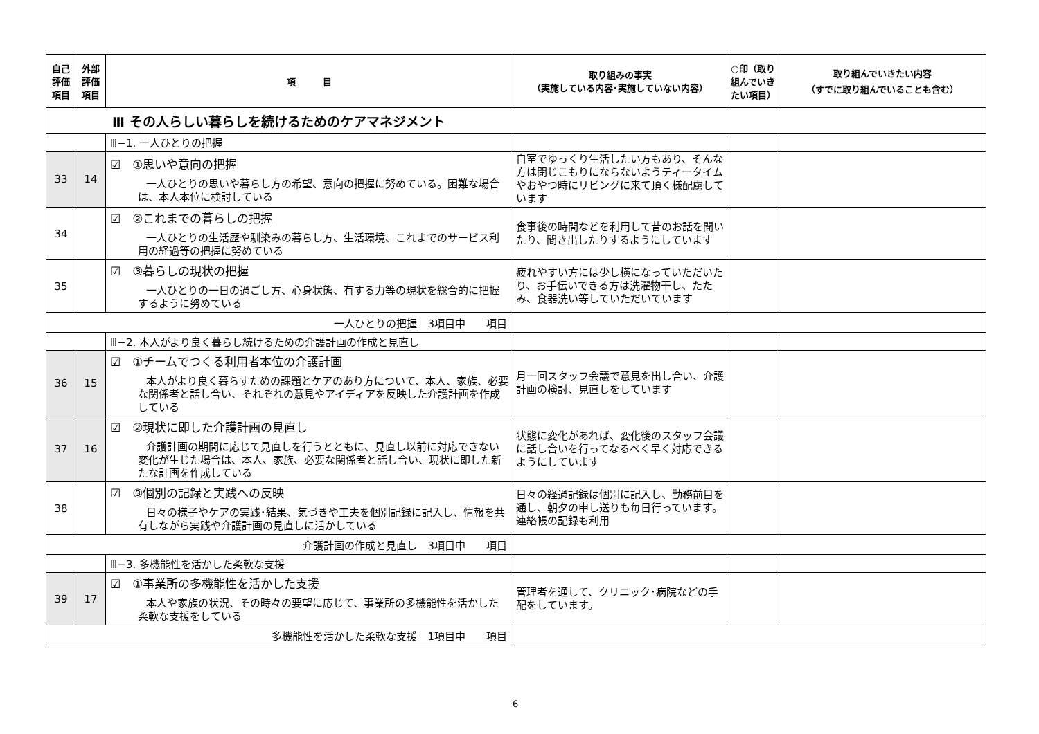| 自己 評価 項目 | 外部 評価 項目 | 項 目 | 取り組みの事実 （実施している内容･実施していない内容） | ○印（取り組んでいきたい項目） | 取り組んでいきたい内容 （すでに取り組んでいることも含む） |
| --- | --- | --- | --- | --- | --- |
| Ⅲ その人らしい暮らしを続けるためのケアマネジメント | | | | | |
| | | Ⅲ−1. 一人ひとりの把握 | | | |
| 33 | 14 | ☑ ①思いや意向の把握 一人ひとりの思いや暮らし方の希望、意向の把握に努めている。困難な場合は、本人本位に検討している | 自室でゆっくり生活したい方もあり、そんな方は閉じこもりにならないようティータイムやおやつ時にリビングに来て頂く様配慮しています | | |
| 34 | | ☑ ②これまでの暮らしの把握 一人ひとりの生活歴や馴染みの暮らし方、生活環境、これまでのサービス利用の経過等の把握に努めている | 食事後の時間などを利用して昔のお話を聞いたり、聞き出したりするようにしています | | |
| 35 | | ☑ ③暮らしの現状の把握 一人ひとりの一日の過ごし方、心身状態、有する力等の現状を総合的に把握するように努めている | 疲れやすい方には少し横になっていただいたり、お手伝いできる方は洗濯物干し、たたみ、食器洗い等していただいています | | |
| 一人ひとりの把握 3項目中 項目 | | | | | |
| | | Ⅲ−2. 本人がより良く暮らし続けるための介護計画の作成と見直し | | | |
| 36 | 15 | ☑ ①チームでつくる利用者本位の介護計画 本人がより良く暮らすための課題とケアのあり方について、本人、家族、必要な関係者と話し合い、それぞれの意見やアイディアを反映した介護計画を作成している | 月一回スタッフ会議で意見を出し合い、介護計画の検討、見直しをしています | | |
| 37 | 16 | ☑ ②現状に即した介護計画の見直し 介護計画の期間に応じて見直しを行うとともに、見直し以前に対応できない変化が生じた場合は、本人、家族、必要な関係者と話し合い、現状に即した新たな計画を作成している | 状態に変化があれば、変化後のスタッフ会議に話し合いを行ってなるべく早く対応できるようにしています | | |
| 38 | | ☑ ③個別の記録と実践への反映 日々の様子やケアの実践･結果、気づきや工夫を個別記録に記入し、情報を共有しながら実践や介護計画の見直しに活かしている | 日々の経過記録は個別に記入し、勤務前目を通し、朝夕の申し送りも毎日行っています。連絡帳の記録も利用 | | |
| 介護計画の作成と見直し 3項目中 項目 | | | | | |
| | | Ⅲ−3. 多機能性を活かした柔軟な支援 | | | |
| 39 | 17 | ☑ ①事業所の多機能性を活かした支援 本人や家族の状況、その時々の要望に応じて、事業所の多機能性を活かした柔軟な支援をしている | 管理者を通して、クリニック･病院などの手配をしています。 | | |
| 多機能性を活かした柔軟な支援 1項目中 項目 | | | | | |
6